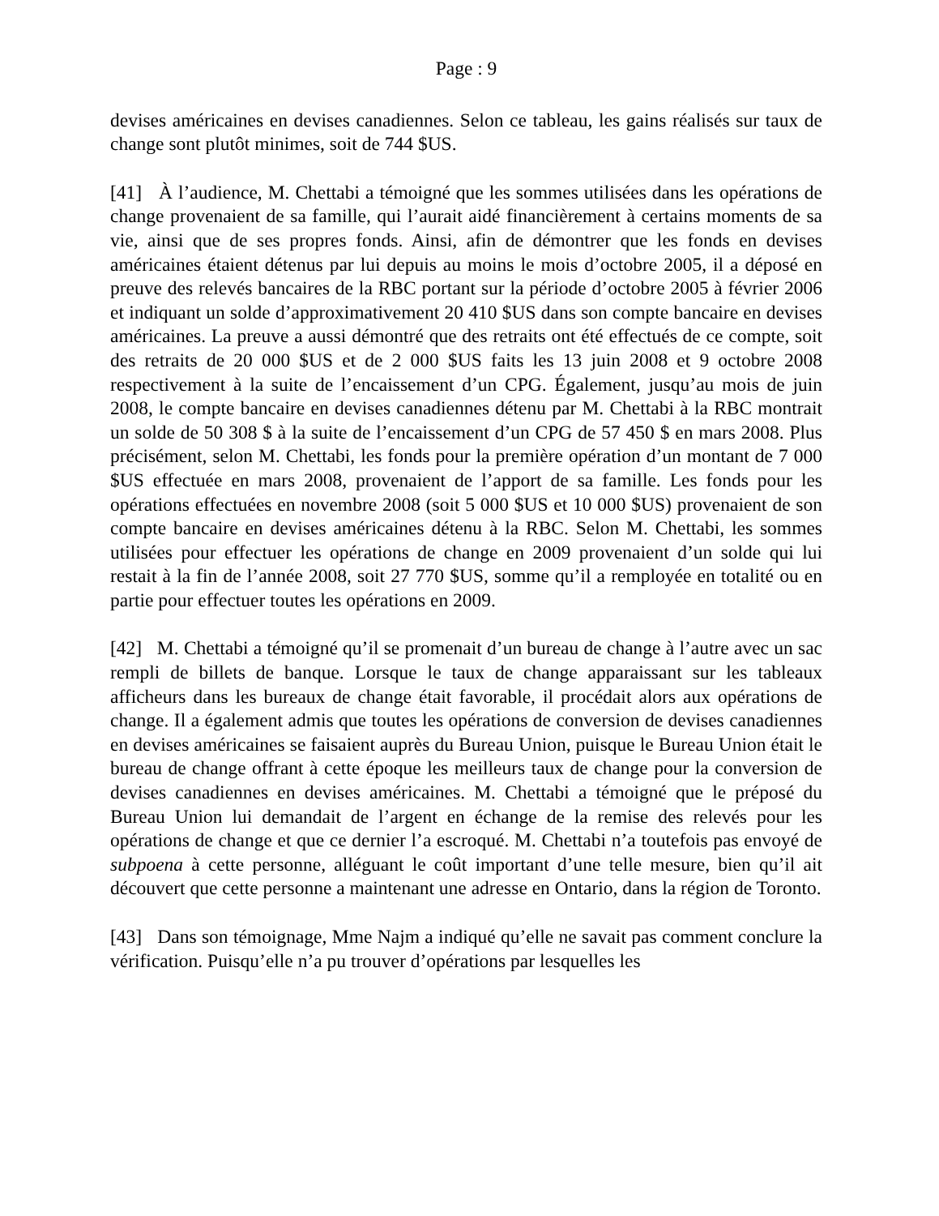Page : 9
devises américaines en devises canadiennes. Selon ce tableau, les gains réalisés sur taux de change sont plutôt minimes, soit de 744 $US.
[41] À l’audience, M. Chettabi a témoigné que les sommes utilisées dans les opérations de change provenaient de sa famille, qui l’aurait aidé financièrement à certains moments de sa vie, ainsi que de ses propres fonds. Ainsi, afin de démontrer que les fonds en devises américaines étaient détenus par lui depuis au moins le mois d’octobre 2005, il a déposé en preuve des relevés bancaires de la RBC portant sur la période d’octobre 2005 à février 2006 et indiquant un solde d’approximativement 20 410 $US dans son compte bancaire en devises américaines. La preuve a aussi démontré que des retraits ont été effectués de ce compte, soit des retraits de 20 000 $US et de 2 000 $US faits les 13 juin 2008 et 9 octobre 2008 respectivement à la suite de l’encaissement d’un CPG. Également, jusqu’au mois de juin 2008, le compte bancaire en devises canadiennes détenu par M. Chettabi à la RBC montrait un solde de 50 308 $ à la suite de l’encaissement d’un CPG de 57 450 $ en mars 2008. Plus précisément, selon M. Chettabi, les fonds pour la première opération d’un montant de 7 000 $US effectuée en mars 2008, provenaient de l’apport de sa famille. Les fonds pour les opérations effectuées en novembre 2008 (soit 5 000 $US et 10 000 $US) provenaient de son compte bancaire en devises américaines détenu à la RBC. Selon M. Chettabi, les sommes utilisées pour effectuer les opérations de change en 2009 provenaient d’un solde qui lui restait à la fin de l’année 2008, soit 27 770 $US, somme qu’il a remployée en totalité ou en partie pour effectuer toutes les opérations en 2009.
[42] M. Chettabi a témoigné qu’il se promenait d’un bureau de change à l’autre avec un sac rempli de billets de banque. Lorsque le taux de change apparaissant sur les tableaux afficheurs dans les bureaux de change était favorable, il procédait alors aux opérations de change. Il a également admis que toutes les opérations de conversion de devises canadiennes en devises américaines se faisaient auprès du Bureau Union, puisque le Bureau Union était le bureau de change offrant à cette époque les meilleurs taux de change pour la conversion de devises canadiennes en devises américaines. M. Chettabi a témoigné que le préposé du Bureau Union lui demandait de l’argent en échange de la remise des relevés pour les opérations de change et que ce dernier l’a escroqué. M. Chettabi n’a toutefois pas envoyé de subpoena à cette personne, alléguant le coût important d’une telle mesure, bien qu’il ait découvert que cette personne a maintenant une adresse en Ontario, dans la région de Toronto.
[43] Dans son témoignage, Mme Najm a indiqué qu’elle ne savait pas comment conclure la vérification. Puisqu’elle n’a pu trouver d’opérations par lesquelles les